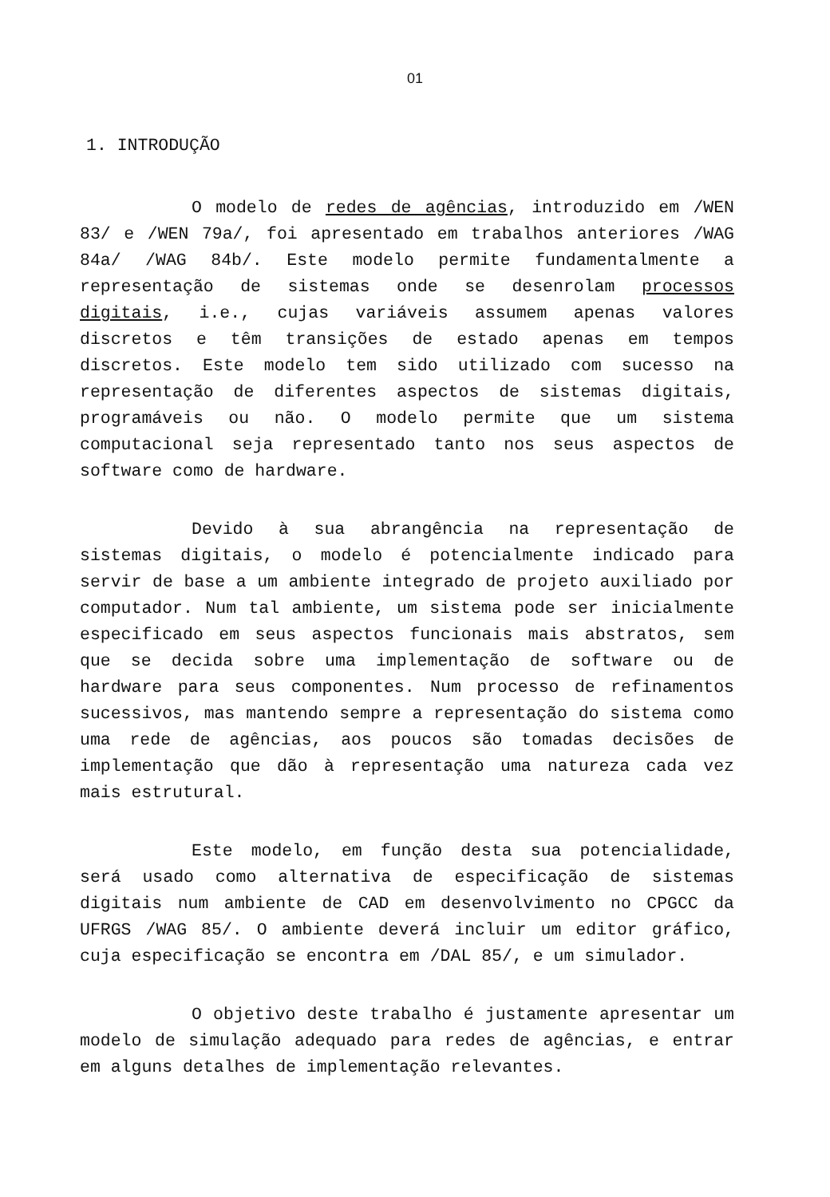01
1. INTRODUÇÃO
O modelo de redes de agências, introduzido em /WEN 83/ e /WEN 79a/, foi apresentado em trabalhos anteriores /WAG 84a/ /WAG 84b/. Este modelo permite fundamentalmente a representação de sistemas onde se desenrolam processos digitais, i.e., cujas variáveis assumem apenas valores discretos e têm transições de estado apenas em tempos discretos. Este modelo tem sido utilizado com sucesso na representação de diferentes aspectos de sistemas digitais, programáveis ou não. O modelo permite que um sistema computacional seja representado tanto nos seus aspectos de software como de hardware.
Devido à sua abrangência na representação de sistemas digitais, o modelo é potencialmente indicado para servir de base a um ambiente integrado de projeto auxiliado por computador. Num tal ambiente, um sistema pode ser inicialmente especificado em seus aspectos funcionais mais abstratos, sem que se decida sobre uma implementação de software ou de hardware para seus componentes. Num processo de refinamentos sucessivos, mas mantendo sempre a representação do sistema como uma rede de agências, aos poucos são tomadas decisões de implementação que dão à representação uma natureza cada vez mais estrutural.
Este modelo, em função desta sua potencialidade, será usado como alternativa de especificação de sistemas digitais num ambiente de CAD em desenvolvimento no CPGCC da UFRGS /WAG 85/. O ambiente deverá incluir um editor gráfico, cuja especificação se encontra em /DAL 85/, e um simulador.
O objetivo deste trabalho é justamente apresentar um modelo de simulação adequado para redes de agências, e entrar em alguns detalhes de implementação relevantes.